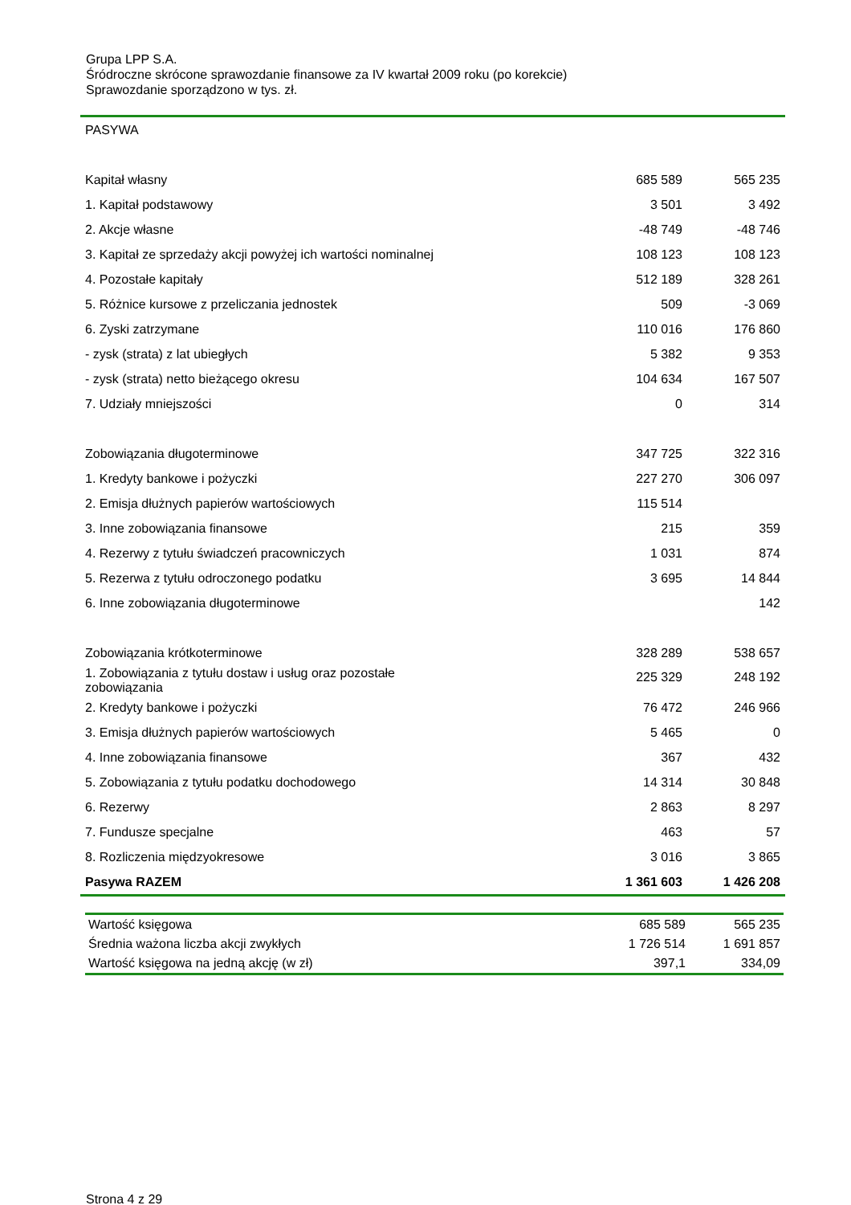Grupa LPP S.A.
Śródroczne skrócone sprawozdanie finansowe za IV kwartał 2009 roku (po korekcie)
Sprawozdanie sporządzono w tys. zł.
| PASYWA | | |
| Kapitał własny | 685 589 | 565 235 |
| 1. Kapitał podstawowy | 3 501 | 3 492 |
| 2. Akcje własne | -48 749 | -48 746 |
| 3. Kapitał ze sprzedaży akcji powyżej ich wartości nominalnej | 108 123 | 108 123 |
| 4. Pozostałe kapitały | 512 189 | 328 261 |
| 5. Różnice kursowe z przeliczania jednostek | 509 | -3 069 |
| 6. Zyski zatrzymane | 110 016 | 176 860 |
| - zysk (strata) z lat ubiegłych | 5 382 | 9 353 |
| - zysk (strata) netto bieżącego okresu | 104 634 | 167 507 |
| 7. Udziały mniejszości | 0 | 314 |
| Zobowiązania długoterminowe | 347 725 | 322 316 |
| 1. Kredyty bankowe i pożyczki | 227 270 | 306 097 |
| 2. Emisja dłużnych papierów wartościowych | 115 514 | |
| 3. Inne zobowiązania finansowe | 215 | 359 |
| 4. Rezerwy z tytułu świadczeń pracowniczych | 1 031 | 874 |
| 5. Rezerwa z tytułu odroczonego podatku | 3 695 | 14 844 |
| 6. Inne zobowiązania długoterminowe | | 142 |
| Zobowiązania krótkoterminowe | 328 289 | 538 657 |
| 1. Zobowiązania z tytułu dostaw i usług oraz pozostałe zobowiązania | 225 329 | 248 192 |
| 2. Kredyty bankowe i pożyczki | 76 472 | 246 966 |
| 3. Emisja dłużnych papierów wartościowych | 5 465 | 0 |
| 4. Inne zobowiązania finansowe | 367 | 432 |
| 5. Zobowiązania z tytułu podatku dochodowego | 14 314 | 30 848 |
| 6. Rezerwy | 2 863 | 8 297 |
| 7. Fundusze specjalne | 463 | 57 |
| 8. Rozliczenia międzyokresowe | 3 016 | 3 865 |
| Pasywa RAZEM | 1 361 603 | 1 426 208 |
| Wartość księgowa | 685 589 | 565 235 |
| Średnia ważona liczba akcji zwykłych | 1 726 514 | 1 691 857 |
| Wartość księgowa na jedną akcję (w zł) | 397,1 | 334,09 |
Strona 4 z 29